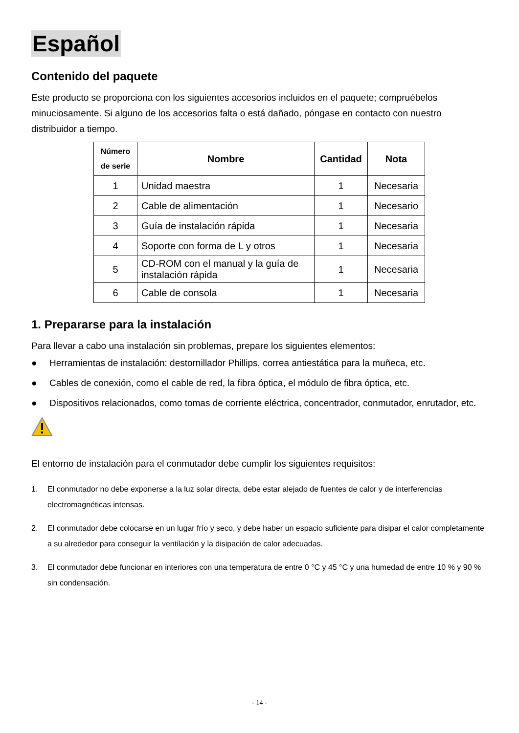Español
Contenido del paquete
Este producto se proporciona con los siguientes accesorios incluidos en el paquete; compruébelos minuciosamente. Si alguno de los accesorios falta o está dañado, póngase en contacto con nuestro distribuidor a tiempo.
| Número de serie | Nombre | Cantidad | Nota |
| --- | --- | --- | --- |
| 1 | Unidad maestra | 1 | Necesaria |
| 2 | Cable de alimentación | 1 | Necesario |
| 3 | Guía de instalación rápida | 1 | Necesaria |
| 4 | Soporte con forma de L y otros | 1 | Necesaria |
| 5 | CD-ROM con el manual y la guía de instalación rápida | 1 | Necesaria |
| 6 | Cable de consola | 1 | Necesaria |
1. Prepararse para la instalación
Para llevar a cabo una instalación sin problemas, prepare los siguientes elementos:
● Herramientas de instalación: destornillador Phillips, correa antiestática para la muñeca, etc.
● Cables de conexión, como el cable de red, la fibra óptica, el módulo de fibra óptica, etc.
● Dispositivos relacionados, como tomas de corriente eléctrica, concentrador, conmutador, enrutador, etc.
El entorno de instalación para el conmutador debe cumplir los siguientes requisitos:
1. El conmutador no debe exponerse a la luz solar directa, debe estar alejado de fuentes de calor y de interferencias electromagnéticas intensas.
2. El conmutador debe colocarse en un lugar frío y seco, y debe haber un espacio suficiente para disipar el calor completamente a su alrededor para conseguir la ventilación y la disipación de calor adecuadas.
3. El conmutador debe funcionar en interiores con una temperatura de entre 0 °C y 45 °C y una humedad de entre 10 % y 90 % sin condensación.
- 14 -